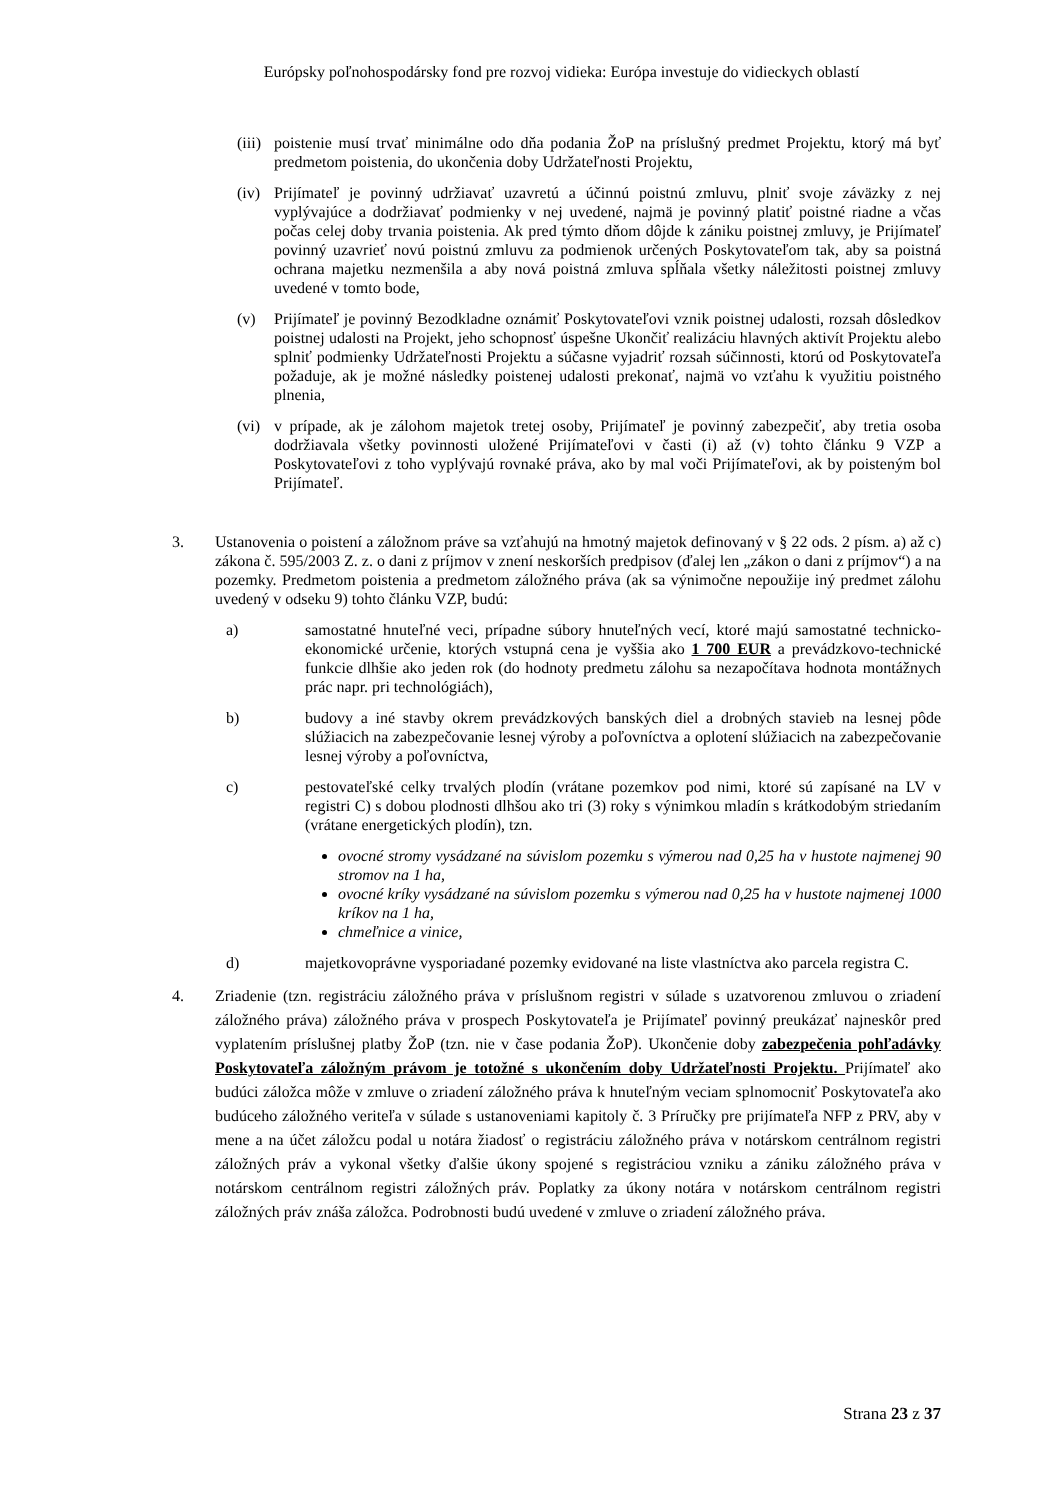Európsky poľnohospodársky fond pre rozvoj vidieka: Európa investuje do vidieckych oblastí
(iii)
poistenie musí trvať minimálne odo dňa podania ŽoP na príslušný predmet Projektu, ktorý má byť predmetom poistenia, do ukončenia doby Udržateľnosti Projektu,
(iv)
Prijímateľ je povinný udržiavať uzavretú a účinnú poistnú zmluvu, plniť svoje záväzky z nej vyplývajúce a dodržiavať podmienky v nej uvedené, najmä je povinný platiť poistné riadne a včas počas celej doby trvania poistenia. Ak pred týmto dňom dôjde k zániku poistnej zmluvy, je Prijímateľ povinný uzavrieť novú poistnú zmluvu za podmienok určených Poskytovateľom tak, aby sa poistná ochrana majetku nezmenšila a aby nová poistná zmluva spĺňala všetky náležitosti poistnej zmluvy uvedené v tomto bode,
(v) Prijímateľ je povinný Bezodkladne oznámiť Poskytovateľovi vznik poistnej udalosti, rozsah dôsledkov poistnej udalosti na Projekt, jeho schopnosť úspešne Ukončiť realizáciu hlavných aktivít Projektu alebo splniť podmienky Udržateľnosti Projektu a súčasne vyjadriť rozsah súčinnosti, ktorú od Poskytovateľa požaduje, ak je možné následky poistenej udalosti prekonať, najmä vo vzťahu k využitiu poistného plnenia,
(vi)
v prípade, ak je zálohom majetok tretej osoby, Prijímateľ je povinný zabezpečiť, aby tretia osoba dodržiavala všetky povinnosti uložené Prijímateľovi v časti (i) až (v) tohto článku 9 VZP a Poskytovateľovi z toho vyplývajú rovnaké práva, ako by mal voči Prijímateľovi, ak by poisteným bol Prijímateľ.
3. Ustanovenia o poistení a záložnom práve sa vzťahujú na hmotný majetok definovaný v § 22 ods. 2 písm. a) až c) zákona č. 595/2003 Z. z. o dani z príjmov v znení neskorších predpisov (ďalej len „zákon o dani z príjmov“) a na pozemky. Predmetom poistenia a predmetom záložného práva (ak sa výnimočne nepoužije iný predmet zálohu uvedený v odseku 9) tohto článku VZP, budú:
a) samostatné hnuteľné veci, prípadne súbory hnuteľných vecí, ktoré majú samostatné technicko-ekonomické určenie, ktorých vstupná cena je vyššia ako 1 700 EUR a prevádzkovo-technické funkcie dlhšie ako jeden rok (do hodnoty predmetu zálohu sa nezapočítava hodnota montážnych prác napr. pri technológiách),
b) budovy a iné stavby okrem prevádzkových banských diel a drobných stavieb na lesnej pôde slúžiacich na zabezpečovanie lesnej výroby a poľovníctva a oplotení slúžiacich na zabezpečovanie lesnej výroby a poľovníctva,
c) pestovateľské celky trvalých plodín (vrátane pozemkov pod nimi, ktoré sú zapísané na LV v registri C) s dobou plodnosti dlhšou ako tri (3) roky s výnimkou mladín s krátkodobým striedaním (vrátane energetických plodín), tzn.
ovocné stromy vysádzané na súvislom pozemku s výmerou nad 0,25 ha v hustote najmenej 90 stromov na 1 ha,
ovocné kríky vysádzané na súvislom pozemku s výmerou nad 0,25 ha v hustote najmenej 1000 kríkov na 1 ha,
chmeľnice a vinice,
d) majetkovoprávne vysporiadané pozemky evidované na liste vlastníctva ako parcela registra C.
4. Zriadenie (tzn. registráciu záložného práva v príslušnom registri v súlade s uzatvorenou zmluvou o zriadení záložného práva) záložného práva v prospech Poskytovateľa je Prijímateľ povinný preukázať najneskôr pred vyplatením príslušnej platby ŽoP (tzn. nie v čase podania ŽoP). Ukončenie doby zabezpečenia pohľadávky Poskytovateľa záložným právom je totožné s ukončením doby Udržateľnosti Projektu. Prijímateľ ako budúci záložca môže v zmluve o zriadení záložného práva k hnuteľným veciam splnomocniť Poskytovateľa ako budúceho záložného veriteľa v súlade s ustanoveniami kapitoly č. 3 Príručky pre prijímateľa NFP z PRV, aby v mene a na účet záložcu podal u notára žiadosť o registráciu záložného práva v notárskom centrálnom registri záložných práv a vykonal všetky ďalšie úkony spojené s registráciou vzniku a zániku záložného práva v notárskom centrálnom registri záložných práv. Poplatky za úkony notára v notárskom centrálnom registri záložných práv znáša záložca. Podrobnosti budú uvedené v zmluve o zriadení záložného práva.
Strana 23 z 37